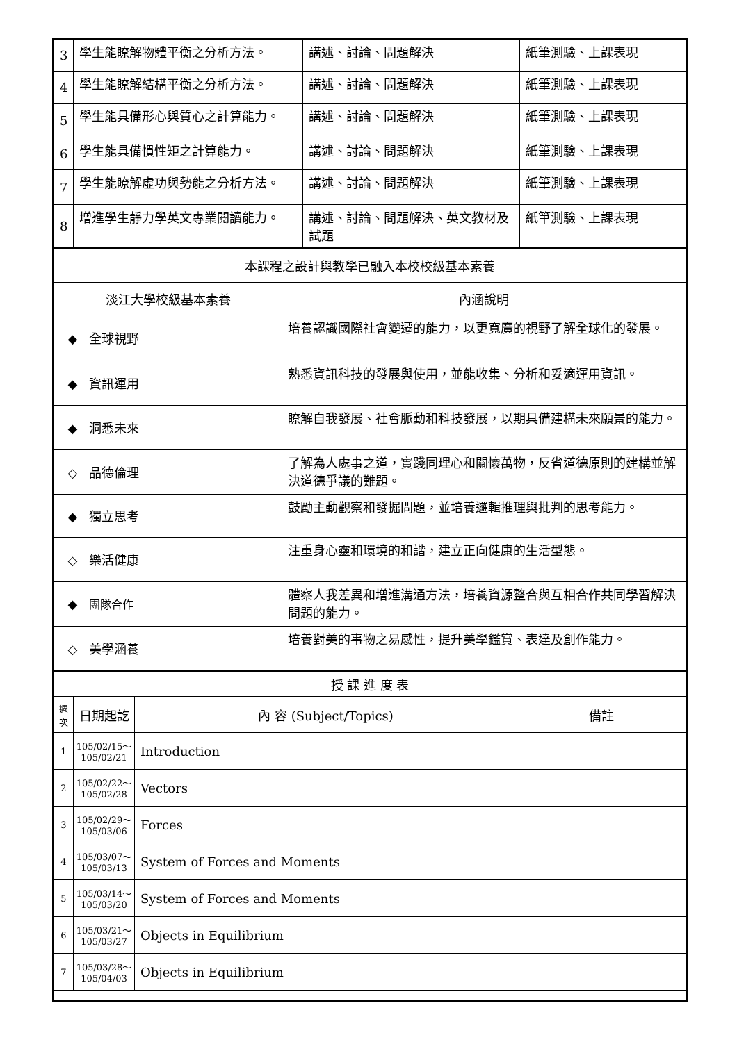| 3 | 學生能瞭解物體平衡之分析方法。 | 講述、討論、問題解決 | 紙筆測驗、上課表現 |
| 4 | 學生能瞭解結構平衡之分析方法。 | 講述、討論、問題解決 | 紙筆測驗、上課表現 |
| 5 | 學生能具備形心與質心之計算能力。 | 講述、討論、問題解決 | 紙筆測驗、上課表現 |
| 6 | 學生能具備慣性矩之計算能力。 | 講述、討論、問題解決 | 紙筆測驗、上課表現 |
| 7 | 學生能瞭解虛功與勢能之分析方法。 | 講述、討論、問題解決 | 紙筆測驗、上課表現 |
| 8 | 增進學生靜力學英文專業閱讀能力。 | 講述、討論、問題解決、英文教材及試題 | 紙筆測驗、上課表現 |
| 本課程之設計與教學已融入本校校級基本素養 | |
| 淡江大學校級基本素養 | 內涵說明 |
| ◆ 全球視野 | 培養認識國際社會變遷的能力，以更寬廣的視野了解全球化的發展。 |
| ◆ 資訊運用 | 熟悉資訊科技的發展與使用，並能收集、分析和妥適運用資訊。 |
| ◆ 洞悉未來 | 瞭解自我發展、社會脈動和科技發展，以期具備建構未來願景的能力。 |
| ◇ 品德倫理 | 了解為人處事之道，實踐同理心和關懷萬物，反省道德原則的建構並解決道德爭議的難題。 |
| ◆ 獨立思考 | 鼓勵主動觀察和發掘問題，並培養邏輯推理與批判的思考能力。 |
| ◇ 樂活健康 | 注重身心靈和環境的和諧，建立正向健康的生活型態。 |
| ◆ 團隊合作 | 體察人我差異和增進溝通方法，培養資源整合與互相合作共同學習解決問題的能力。 |
| ◇ 美學涵養 | 培養對美的事物之易感性，提升美學鑑賞、表達及創作能力。 |
| 授 課 進 度 表 | | | |
| 週次 | 日期起訖 | 內 容 (Subject/Topics) | 備註 |
| 1 | 105/02/15～ 105/02/21 | Introduction | |
| 2 | 105/02/22～ 105/02/28 | Vectors | |
| 3 | 105/02/29～ 105/03/06 | Forces | |
| 4 | 105/03/07～ 105/03/13 | System of Forces and Moments | |
| 5 | 105/03/14～ 105/03/20 | System of Forces and Moments | |
| 6 | 105/03/21～ 105/03/27 | Objects in Equilibrium | |
| 7 | 105/03/28～ 105/04/03 | Objects in Equilibrium | |